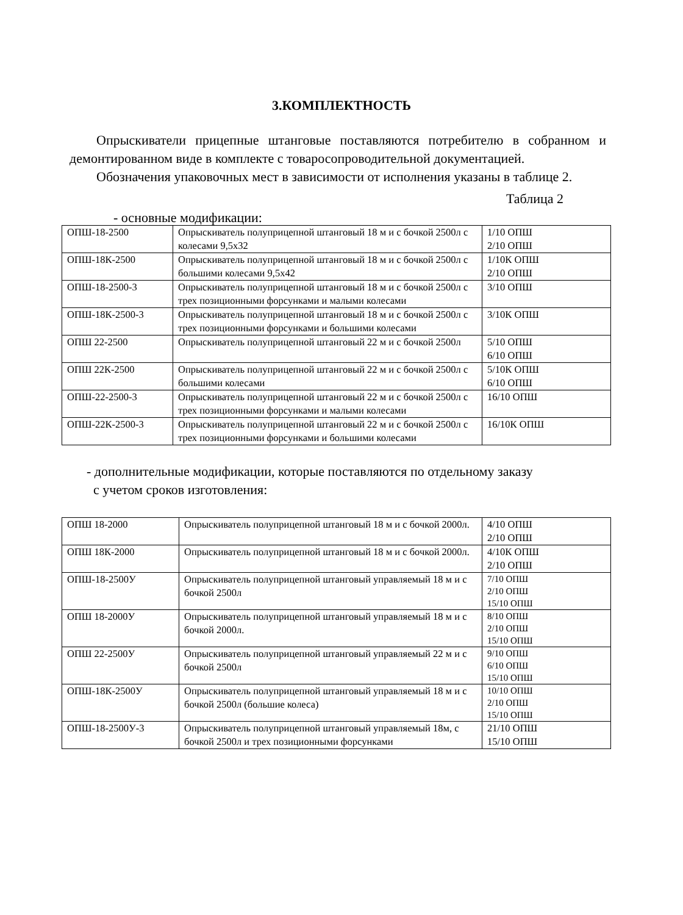3.КОМПЛЕКТНОСТЬ
Опрыскиватели прицепные штанговые поставляются потребителю в собранном и демонтированном виде в комплекте с товаросопроводительной документацией.
Обозначения упаковочных мест в зависимости от исполнения указаны в таблице 2.
Таблица 2
- основные модификации:
| ОПШ-18-2500 | Опрыскиватель полуприцепной штанговый 18 м и с бочкой 2500л с колесами 9,5х32 | 1/10 ОПШ 2/10 ОПШ |
| ОПШ-18К-2500 | Опрыскиватель полуприцепной штанговый 18 м и с бочкой 2500л с большими колесами 9,5х42 | 1/10К ОПШ 2/10 ОПШ |
| ОПШ-18-2500-3 | Опрыскиватель полуприцепной штанговый 18 м и с бочкой 2500л с трех позиционными форсунками и малыми колесами | 3/10 ОПШ |
| ОПШ-18К-2500-3 | Опрыскиватель полуприцепной штанговый 18 м и с бочкой 2500л с трех позиционными форсунками и большими колесами | 3/10К ОПШ |
| ОПШ 22-2500 | Опрыскиватель полуприцепной штанговый 22 м и с бочкой 2500л | 5/10 ОПШ 6/10 ОПШ |
| ОПШ 22К-2500 | Опрыскиватель полуприцепной штанговый 22 м и с бочкой 2500л с большими колесами | 5/10К ОПШ 6/10 ОПШ |
| ОПШ-22-2500-3 | Опрыскиватель полуприцепной штанговый 22 м и с бочкой 2500л с трех позиционными форсунками и малыми колесами | 16/10 ОПШ |
| ОПШ-22К-2500-3 | Опрыскиватель полуприцепной штанговый 22 м и с бочкой 2500л с трех позиционными форсунками и большими колесами | 16/10К ОПШ |
- дополнительные модификации, которые поставляются по отдельному заказу
с учетом сроков изготовления:
| ОПШ 18-2000 | Опрыскиватель полуприцепной штанговый 18 м и с бочкой 2000л. | 4/10 ОПШ 2/10 ОПШ |
| ОПШ 18К-2000 | Опрыскиватель полуприцепной штанговый 18 м и с бочкой 2000л. | 4/10К ОПШ 2/10 ОПШ |
| ОПШ-18-2500У | Опрыскиватель полуприцепной штанговый управляемый 18 м и с бочкой 2500л | 7/10 ОПШ 2/10 ОПШ 15/10 ОПШ |
| ОПШ 18-2000У | Опрыскиватель полуприцепной штанговый управляемый 18 м и с бочкой 2000л. | 8/10 ОПШ 2/10 ОПШ 15/10 ОПШ |
| ОПШ 22-2500У | Опрыскиватель полуприцепной штанговый управляемый 22 м и с бочкой 2500л | 9/10 ОПШ 6/10 ОПШ 15/10 ОПШ |
| ОПШ-18К-2500У | Опрыскиватель полуприцепной штанговый управляемый 18 м и с бочкой 2500л (большие колеса) | 10/10 ОПШ 2/10 ОПШ 15/10 ОПШ |
| ОПШ-18-2500У-3 | Опрыскиватель полуприцепной штанговый управляемый 18м, с бочкой 2500л и трех позиционными форсунками | 21/10 ОПШ 15/10 ОПШ |